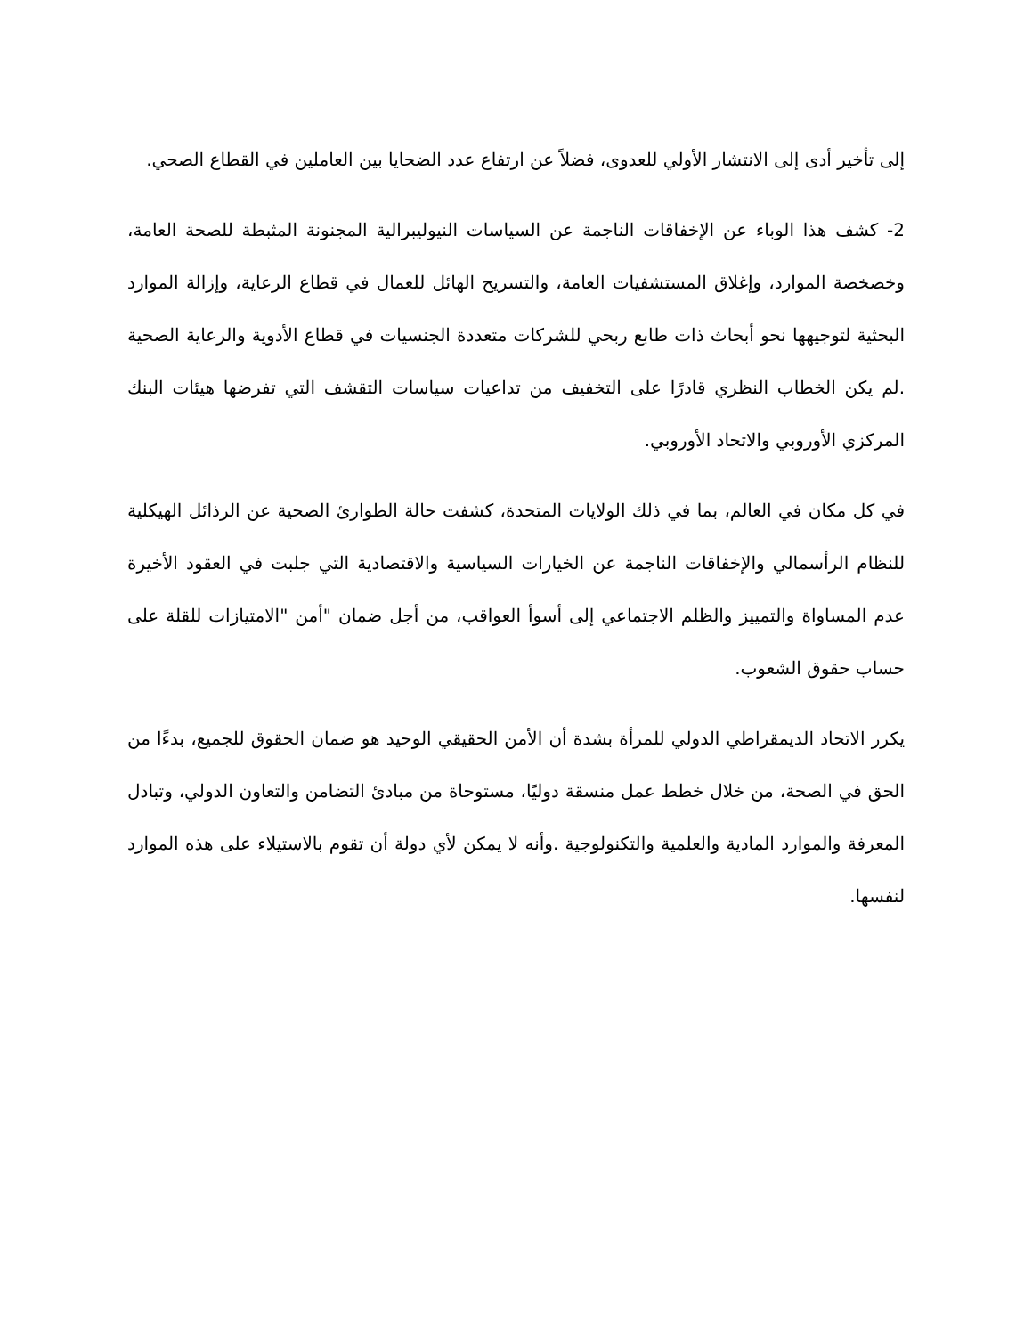إلى تأخير أدى إلى الانتشار الأولي للعدوى، فضلاً عن ارتفاع عدد الضحايا بين العاملين في القطاع الصحي.
2- كشف هذا الوباء عن الإخفاقات الناجمة عن السياسات النيوليبرالية المجنونة المثبطة للصحة العامة، وخصخصة الموارد، وإغلاق المستشفيات العامة، والتسريح الهائل للعمال في قطاع الرعاية، وإزالة الموارد البحثية لتوجيهها نحو أبحاث ذات طابع ربحي للشركات متعددة الجنسيات في قطاع الأدوية والرعاية الصحية .لم يكن الخطاب النظري قادرًا على التخفيف من تداعيات سياسات التقشف التي تفرضها هيئات البنك المركزي الأوروبي والاتحاد الأوروبي.
في كل مكان في العالم، بما في ذلك الولايات المتحدة، كشفت حالة الطوارئ الصحية عن الرذائل الهيكلية للنظام الرأسمالي والإخفاقات الناجمة عن الخيارات السياسية والاقتصادية التي جلبت في العقود الأخيرة عدم المساواة والتمييز والظلم الاجتماعي إلى أسوأ العواقب، من أجل ضمان "أمن "الامتيازات للقلة على حساب حقوق الشعوب.
يكرر الاتحاد الديمقراطي الدولي للمرأة بشدة أن الأمن الحقيقي الوحيد هو ضمان الحقوق للجميع، بدءًا من الحق في الصحة، من خلال خطط عمل منسقة دوليًا، مستوحاة من مبادئ التضامن والتعاون الدولي، وتبادل المعرفة والموارد المادية والعلمية والتكنولوجية .وأنه لا يمكن لأي دولة أن تقوم بالاستيلاء على هذه الموارد لنفسها.